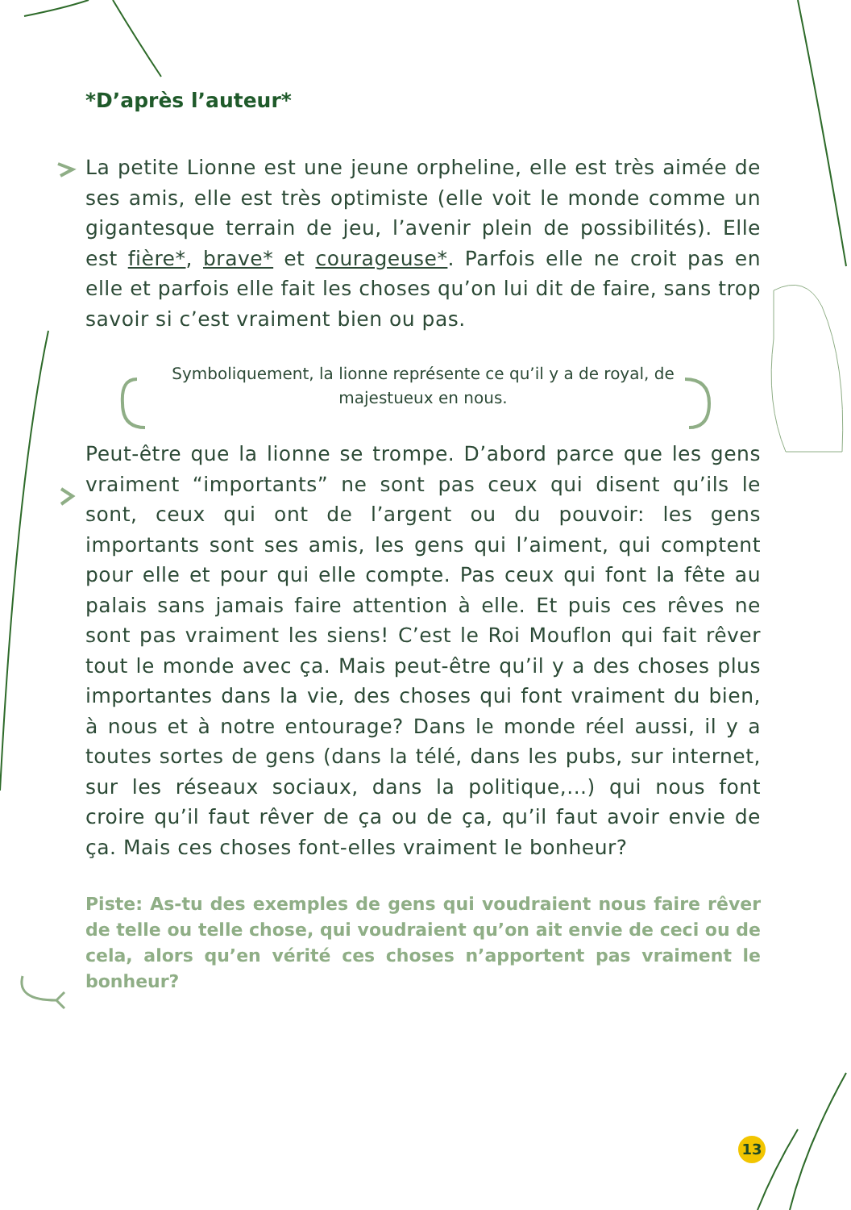*D’après l’auteur*
La petite Lionne est une jeune orpheline, elle est très aimée de ses amis, elle est très optimiste (elle voit le monde comme un gigantesque terrain de jeu, l’avenir plein de possibilités). Elle est fière*, brave* et courageuse*. Parfois elle ne croit pas en elle et parfois elle fait les choses qu’on lui dit de faire, sans trop savoir si c’est vraiment bien ou pas.
Symboliquement, la lionne représente ce qu’il y a de royal, de majestueux en nous.
Peut-être que la lionne se trompe. D’abord parce que les gens vraiment “importants” ne sont pas ceux qui disent qu’ils le sont, ceux qui ont de l’argent ou du pouvoir: les gens importants sont ses amis, les gens qui l’aiment, qui comptent pour elle et pour qui elle compte. Pas ceux qui font la fête au palais sans jamais faire attention à elle. Et puis ces rêves ne sont pas vraiment les siens! C’est le Roi Mouflon qui fait rêver tout le monde avec ça. Mais peut-être qu’il y a des choses plus importantes dans la vie, des choses qui font vraiment du bien, à nous et à notre entourage? Dans le monde réel aussi, il y a toutes sortes de gens (dans la télé, dans les pubs, sur internet, sur les réseaux sociaux, dans la politique,...) qui nous font croire qu’il faut rêver de ça ou de ça, qu’il faut avoir envie de ça. Mais ces choses font-elles vraiment le bonheur?
Piste: As-tu des exemples de gens qui voudraient nous faire rêver de telle ou telle chose, qui voudraient qu’on ait envie de ceci ou de cela, alors qu’en vérité ces choses n’apportent pas vraiment le bonheur?
13